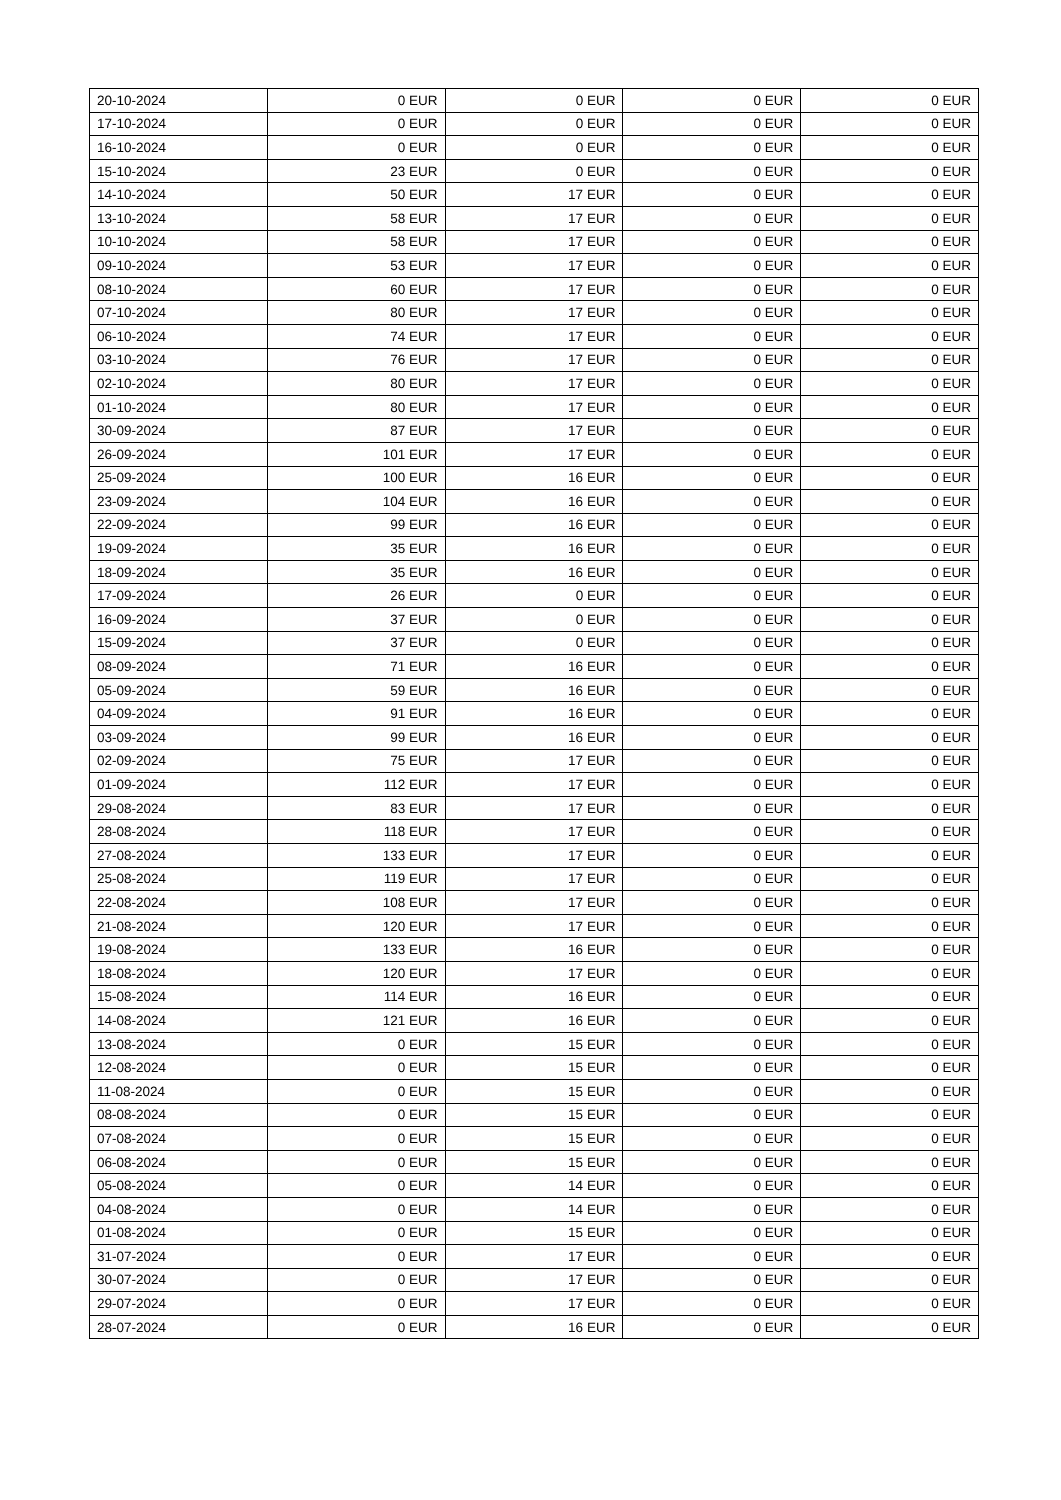| 20-10-2024 | 0 EUR | 0 EUR | 0 EUR | 0 EUR |
| 17-10-2024 | 0 EUR | 0 EUR | 0 EUR | 0 EUR |
| 16-10-2024 | 0 EUR | 0 EUR | 0 EUR | 0 EUR |
| 15-10-2024 | 23 EUR | 0 EUR | 0 EUR | 0 EUR |
| 14-10-2024 | 50 EUR | 17 EUR | 0 EUR | 0 EUR |
| 13-10-2024 | 58 EUR | 17 EUR | 0 EUR | 0 EUR |
| 10-10-2024 | 58 EUR | 17 EUR | 0 EUR | 0 EUR |
| 09-10-2024 | 53 EUR | 17 EUR | 0 EUR | 0 EUR |
| 08-10-2024 | 60 EUR | 17 EUR | 0 EUR | 0 EUR |
| 07-10-2024 | 80 EUR | 17 EUR | 0 EUR | 0 EUR |
| 06-10-2024 | 74 EUR | 17 EUR | 0 EUR | 0 EUR |
| 03-10-2024 | 76 EUR | 17 EUR | 0 EUR | 0 EUR |
| 02-10-2024 | 80 EUR | 17 EUR | 0 EUR | 0 EUR |
| 01-10-2024 | 80 EUR | 17 EUR | 0 EUR | 0 EUR |
| 30-09-2024 | 87 EUR | 17 EUR | 0 EUR | 0 EUR |
| 26-09-2024 | 101 EUR | 17 EUR | 0 EUR | 0 EUR |
| 25-09-2024 | 100 EUR | 16 EUR | 0 EUR | 0 EUR |
| 23-09-2024 | 104 EUR | 16 EUR | 0 EUR | 0 EUR |
| 22-09-2024 | 99 EUR | 16 EUR | 0 EUR | 0 EUR |
| 19-09-2024 | 35 EUR | 16 EUR | 0 EUR | 0 EUR |
| 18-09-2024 | 35 EUR | 16 EUR | 0 EUR | 0 EUR |
| 17-09-2024 | 26 EUR | 0 EUR | 0 EUR | 0 EUR |
| 16-09-2024 | 37 EUR | 0 EUR | 0 EUR | 0 EUR |
| 15-09-2024 | 37 EUR | 0 EUR | 0 EUR | 0 EUR |
| 08-09-2024 | 71 EUR | 16 EUR | 0 EUR | 0 EUR |
| 05-09-2024 | 59 EUR | 16 EUR | 0 EUR | 0 EUR |
| 04-09-2024 | 91 EUR | 16 EUR | 0 EUR | 0 EUR |
| 03-09-2024 | 99 EUR | 16 EUR | 0 EUR | 0 EUR |
| 02-09-2024 | 75 EUR | 17 EUR | 0 EUR | 0 EUR |
| 01-09-2024 | 112 EUR | 17 EUR | 0 EUR | 0 EUR |
| 29-08-2024 | 83 EUR | 17 EUR | 0 EUR | 0 EUR |
| 28-08-2024 | 118 EUR | 17 EUR | 0 EUR | 0 EUR |
| 27-08-2024 | 133 EUR | 17 EUR | 0 EUR | 0 EUR |
| 25-08-2024 | 119 EUR | 17 EUR | 0 EUR | 0 EUR |
| 22-08-2024 | 108 EUR | 17 EUR | 0 EUR | 0 EUR |
| 21-08-2024 | 120 EUR | 17 EUR | 0 EUR | 0 EUR |
| 19-08-2024 | 133 EUR | 16 EUR | 0 EUR | 0 EUR |
| 18-08-2024 | 120 EUR | 17 EUR | 0 EUR | 0 EUR |
| 15-08-2024 | 114 EUR | 16 EUR | 0 EUR | 0 EUR |
| 14-08-2024 | 121 EUR | 16 EUR | 0 EUR | 0 EUR |
| 13-08-2024 | 0 EUR | 15 EUR | 0 EUR | 0 EUR |
| 12-08-2024 | 0 EUR | 15 EUR | 0 EUR | 0 EUR |
| 11-08-2024 | 0 EUR | 15 EUR | 0 EUR | 0 EUR |
| 08-08-2024 | 0 EUR | 15 EUR | 0 EUR | 0 EUR |
| 07-08-2024 | 0 EUR | 15 EUR | 0 EUR | 0 EUR |
| 06-08-2024 | 0 EUR | 15 EUR | 0 EUR | 0 EUR |
| 05-08-2024 | 0 EUR | 14 EUR | 0 EUR | 0 EUR |
| 04-08-2024 | 0 EUR | 14 EUR | 0 EUR | 0 EUR |
| 01-08-2024 | 0 EUR | 15 EUR | 0 EUR | 0 EUR |
| 31-07-2024 | 0 EUR | 17 EUR | 0 EUR | 0 EUR |
| 30-07-2024 | 0 EUR | 17 EUR | 0 EUR | 0 EUR |
| 29-07-2024 | 0 EUR | 17 EUR | 0 EUR | 0 EUR |
| 28-07-2024 | 0 EUR | 16 EUR | 0 EUR | 0 EUR |